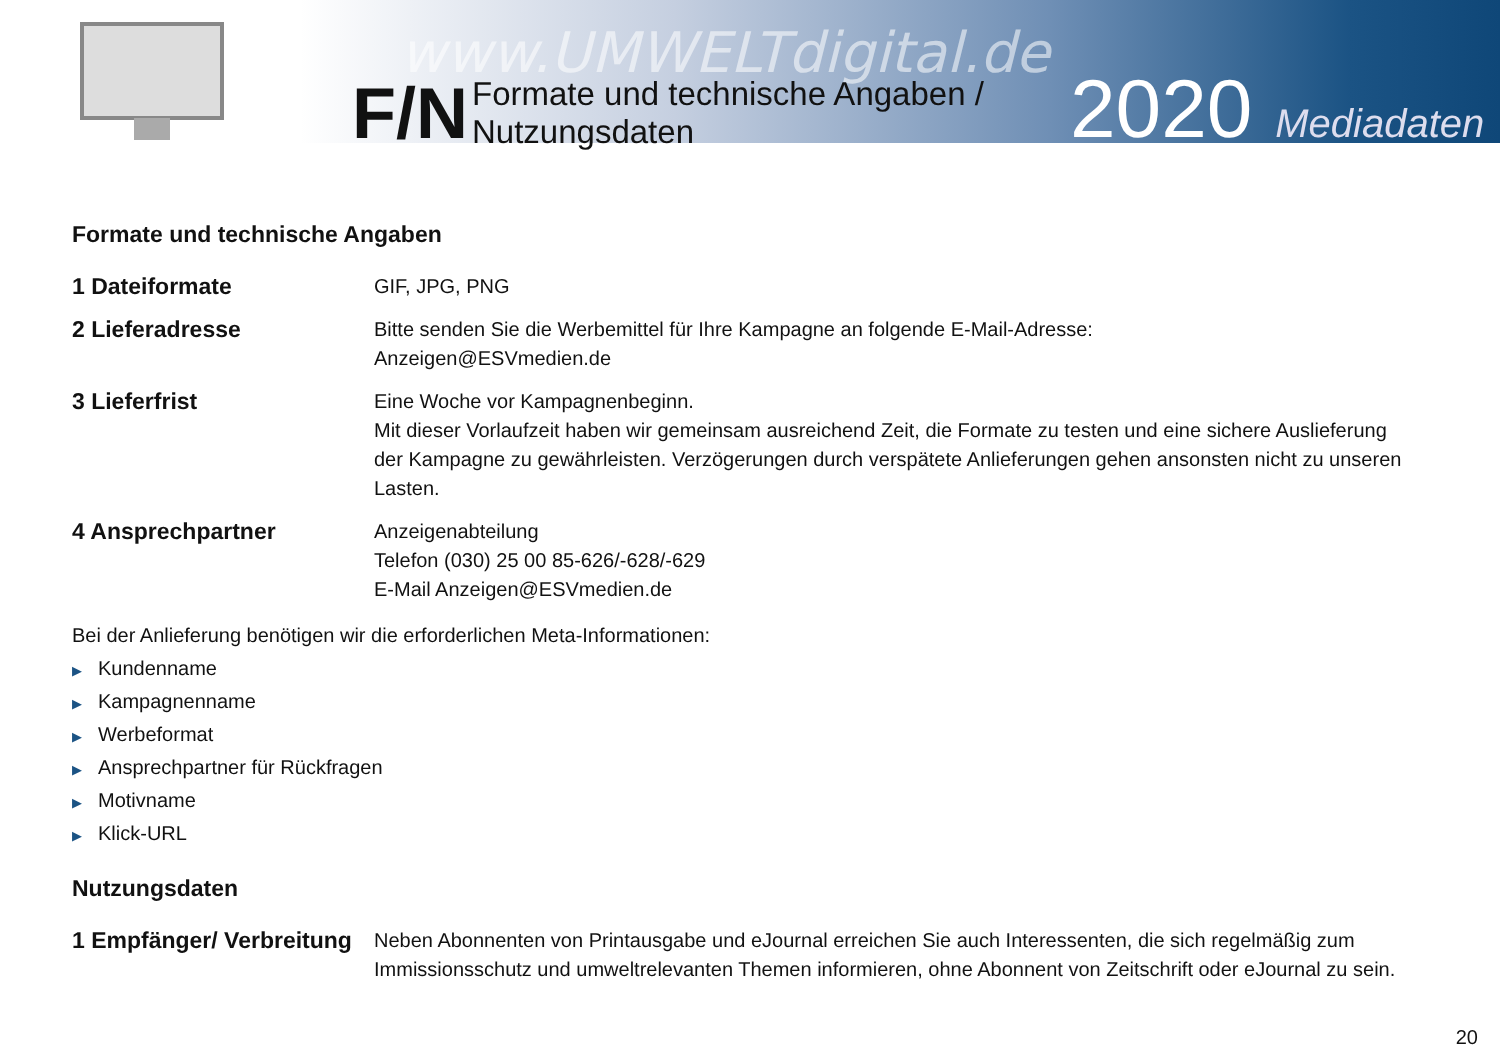www.UMWELTdigital.de
F/N
Formate und technische Angaben /
Nutzungsdaten
2020 Mediadaten
Formate und technische Angaben
1 Dateiformate
GIF, JPG, PNG
2 Lieferadresse
Bitte senden Sie die Werbemittel für Ihre Kampagne an folgende E-Mail-Adresse:
Anzeigen@ESVmedien.de
3 Lieferfrist
Eine Woche vor Kampagnenbeginn.
Mit dieser Vorlaufzeit haben wir gemeinsam ausreichend Zeit, die Formate zu testen und eine sichere Auslieferung der Kampagne zu gewährleisten. Verzögerungen durch verspätete Anlieferungen gehen ansonsten nicht zu unseren Lasten.
4 Ansprechpartner
Anzeigenabteilung
Telefon (030) 25 00 85-626/-628/-629
E-Mail Anzeigen@ESVmedien.de
Bei der Anlieferung benötigen wir die erforderlichen Meta-Informationen:
▶ Kundenname
▶ Kampagnenname
▶ Werbeformat
▶ Ansprechpartner für Rückfragen
▶ Motivname
▶ Klick-URL
Nutzungsdaten
1 Empfänger/ Verbreitung
Neben Abonnenten von Printausgabe und eJournal erreichen Sie auch Interessenten, die sich regelmäßig zum Immissionsschutz und umweltrelevanten Themen informieren, ohne Abonnent von Zeitschrift oder eJournal zu sein.
20